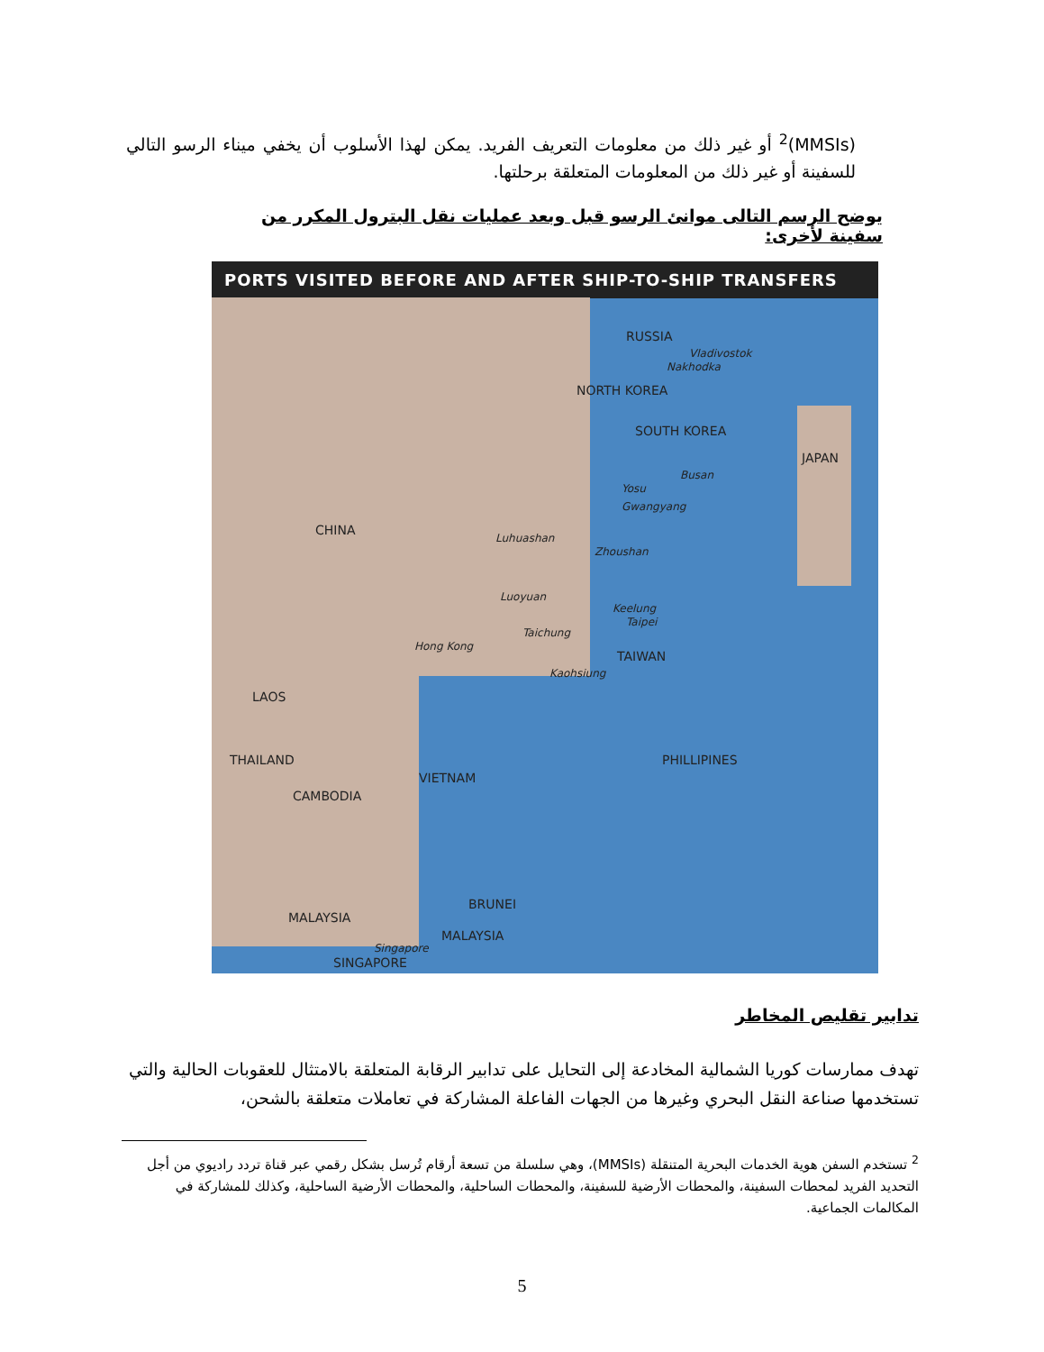(MMSIs)<sup>2</sup> أو غير ذلك من معلومات التعريف الفريد. يمكن لهذا الأسلوب أن يخفي ميناء الرسو التالي للسفينة أو غير ذلك من المعلومات المتعلقة برحلتها.
يوضح الرسم التالى موانئ الرسو قبل وبعد عمليات نقل البترول المكرر من سفينة لأخرى:
PORTS VISITED BEFORE AND AFTER SHIP-TO-SHIP TRANSFERS
RUSSIA
Vladivostok
Nakhodka
NORTH KOREA
SOUTH KOREA
JAPAN
Busan
Yosu
Gwangyang
CHINA
Luhuashan
Zhoushan
Luoyuan
Keelung
Taipei
Taichung
Hong Kong
TAIWAN
Kaohsiung
LAOS
THAILAND PHILLIPINES
VIETNAM
CAMBODIA
BRUNEI
MALAYSIA
MALAYSIA
Singapore
SINGAPORE
تدابير تقليص المخاطر
تهدف ممارسات كوريا الشمالية المخادعة إلى التحايل على تدابير الرقابة المتعلقة بالامتثال للعقوبات الحالية والتي تستخدمها صناعة النقل البحري وغيرها من الجهات الفاعلة المشاركة في تعاملات متعلقة بالشحن،
<sup>2</sup> تستخدم السفن هوية الخدمات البحرية المتنقلة (MMSIs)، وهي سلسلة من تسعة أرقام تُرسل بشكل رقمي عبر قناة تردد راديوي من أجل التحديد الفريد لمحطات السفينة، والمحطات الأرضية للسفينة، والمحطات الساحلية، والمحطات الأرضية الساحلية، وكذلك للمشاركة في المكالمات الجماعية.
5